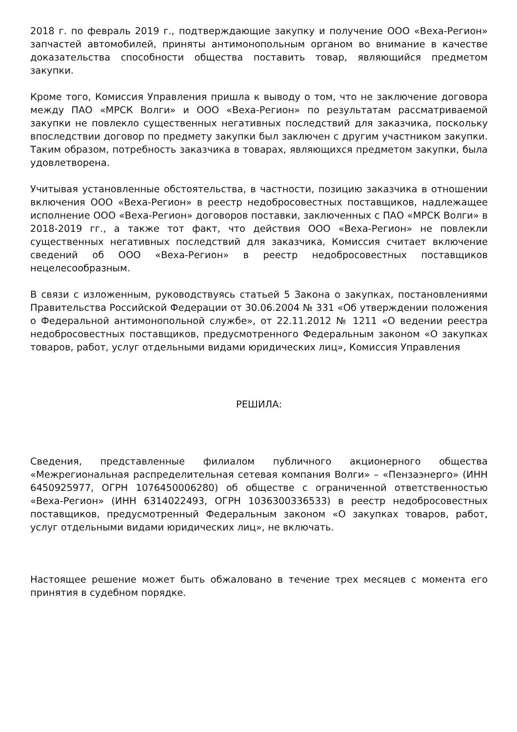2018 г. по февраль 2019 г., подтверждающие закупку и получение ООО «Веха-Регион» запчастей автомобилей, приняты антимонопольным органом во внимание в качестве доказательства способности общества поставить товар, являющийся предметом закупки.
Кроме того, Комиссия Управления пришла к выводу о том, что не заключение договора между ПАО «МРСК Волги» и ООО «Веха-Регион» по результатам рассматриваемой закупки не повлекло существенных негативных последствий для заказчика, поскольку впоследствии договор по предмету закупки был заключен с другим участником закупки. Таким образом, потребность заказчика в товарах, являющихся предметом закупки, была удовлетворена.
Учитывая установленные обстоятельства, в частности, позицию заказчика в отношении включения ООО «Веха-Регион» в реестр недобросовестных поставщиков, надлежащее исполнение ООО «Веха-Регион» договоров поставки, заключенных с ПАО «МРСК Волги» в 2018-2019 гг., а также тот факт, что действия ООО «Веха-Регион» не повлекли существенных негативных последствий для заказчика, Комиссия считает включение сведений об ООО «Веха-Регион» в реестр недобросовестных поставщиков нецелесообразным.
В связи с изложенным, руководствуясь статьей 5 Закона о закупках, постановлениями Правительства Российской Федерации от 30.06.2004 № 331 «Об утверждении положения о Федеральной антимонопольной службе», от 22.11.2012 № 1211 «О ведении реестра недобросовестных поставщиков, предусмотренного Федеральным законом «О закупках товаров, работ, услуг отдельными видами юридических лиц», Комиссия Управления
РЕШИЛА:
Сведения, представленные филиалом публичного акционерного общества «Межрегиональная распределительная сетевая компания Волги» – «Пензаэнерго» (ИНН 6450925977, ОГРН 1076450006280) об обществе с ограниченной ответственностью «Веха-Регион» (ИНН 6314022493, ОГРН 1036300336533) в реестр недобросовестных поставщиков, предусмотренный Федеральным законом «О закупках товаров, работ, услуг отдельными видами юридических лиц», не включать.
Настоящее решение может быть обжаловано в течение трех месяцев с момента его принятия в судебном порядке.